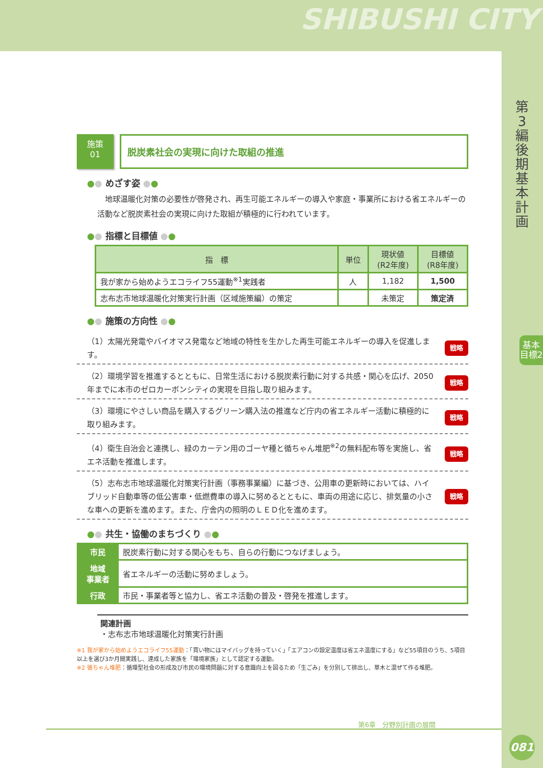SHIBUSHI CITY
第3編 後期基本計画
基本目標2
施策
01
脱炭素社会の実現に向けた取組の推進
●● めざす姿 ●●
　地球温暖化対策の必要性が啓発され、再生可能エネルギーの導入や家庭・事業所における省エネルギーの活動など脱炭素社会の実現に向けた取組が積極的に行われています。
●● 指標と目標値 ●●
| 指 標 | 単位 | 現状値 (R2年度) | 目標値 (R8年度) |
| --- | --- | --- | --- |
| 我が家から始めようエコライフ55運動<sup>※1</sup>実践者 | 人 | 1,182 | 1,500 |
| 志布志市地球温暖化対策実行計画（区域施策編）の策定 | | 未策定 | 策定済 |
●● 施策の方向性 ●●
（1）太陽光発電やバイオマス発電など地域の特性を生かした再生可能エネルギーの導入を促進します。
戦略
（2）環境学習を推進するとともに、日常生活における脱炭素行動に対する共感・関心を広げ、2050年までに本市のゼロカーボンシティの実現を目指し取り組みます。
戦略
（3）環境にやさしい商品を購入するグリーン購入法の推進など庁内の省エネルギー活動に積極的に取り組みます。
戦略
（4）衛生自治会と連携し、緑のカーテン用のゴーヤ種と循ちゃん堆肥<sup>※2</sup>の無料配布等を実施し、省エネ活動を推進します。
戦略
（5）志布志市地球温暖化対策実行計画（事務事業編）に基づき、公用車の更新時においては、ハイブリッド自動車等の低公害車・低燃費車の導入に努めるとともに、車両の用途に応じ、排気量の小さな車への更新を進めます。また、庁舎内の照明のＬＥＤ化を進めます。
戦略
●● 共生・協働のまちづくり ●●
| 市民 | 脱炭素行動に対する関心をもち、自らの行動につなげましょう。 |
| 地域 事業者 | 省エネルギーの活動に努めましょう。 |
| 行政 | 市民・事業者等と協力し、省エネ活動の普及・啓発を推進します。 |
関連計画
・志布志市地球温暖化対策実行計画
※1 我が家から始めようエコライフ55運動：「買い物にはマイバッグを持っていく」「エアコンの設定温度は省エネ温度にする」など55項目のうち、5項目以上を選び3か月間実践し、達成した家族を「環境家族」として認定する運動。
※2 循ちゃん堆肥：循環型社会の形成及び市民の環境問題に対する意識向上を図るため「生ごみ」を分別して排出し、草木と混ぜて作る堆肥。
第6章　分野別計画の展開
081